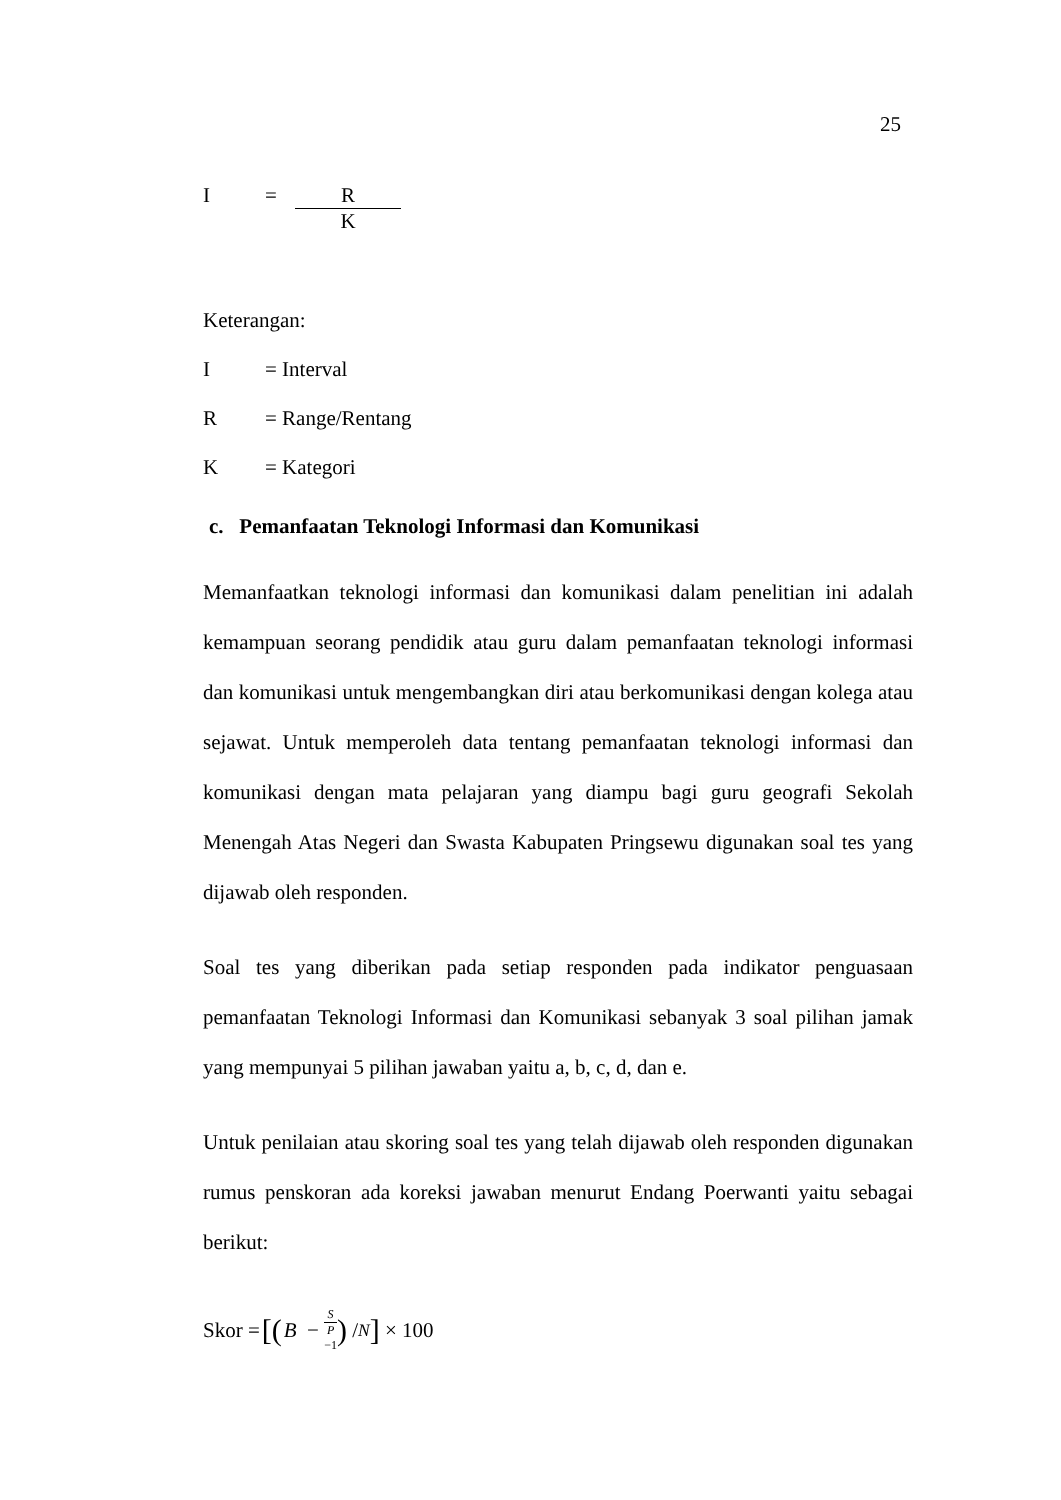25
I = R
K
Keterangan:
I = Interval
R = Range/Rentang
K = Kategori
c. Pemanfaatan Teknologi Informasi dan Komunikasi
Memanfaatkan teknologi informasi dan komunikasi dalam penelitian ini adalah kemampuan seorang pendidik atau guru dalam pemanfaatan teknologi informasi dan komunikasi untuk mengembangkan diri atau berkomunikasi dengan kolega atau sejawat. Untuk memperoleh data tentang pemanfaatan teknologi informasi dan komunikasi dengan mata pelajaran yang diampu bagi guru geografi Sekolah Menengah Atas Negeri dan Swasta Kabupaten Pringsewu digunakan soal tes yang dijawab oleh responden.
Soal tes yang diberikan pada setiap responden pada indikator penguasaan pemanfaatan Teknologi Informasi dan Komunikasi sebanyak 3 soal pilihan jamak yang mempunyai 5 pilihan jawaban yaitu a, b, c, d, dan e.
Untuk penilaian atau skoring soal tes yang telah dijawab oleh responden digunakan rumus penskoran ada koreksi jawaban menurut Endang Poerwanti yaitu sebagai berikut:
Skor = [(B − S P −1) /<sub>N</sub>] × 100